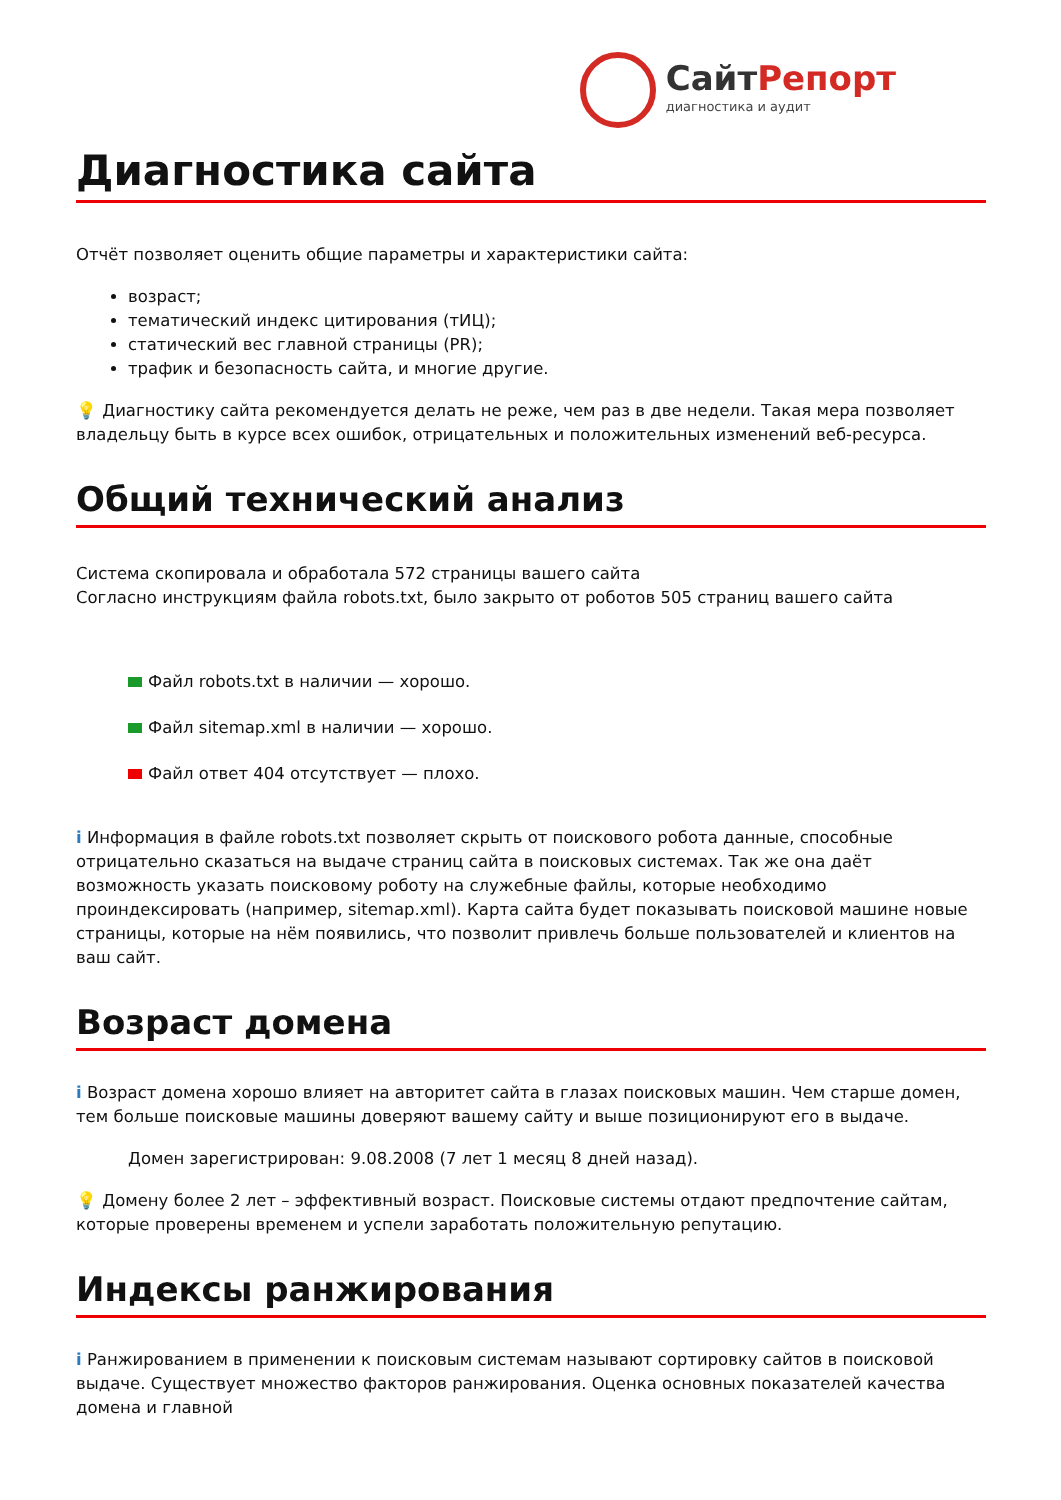СайтРепорт
диагностика и аудит
Диагностика сайта
Отчёт позволяет оценить общие параметры и характеристики сайта:
возраст;
тематический индекс цитирования (тИЦ);
статический вес главной страницы (PR);
трафик и безопасность сайта, и многие другие.
💡 Диагностику сайта рекомендуется делать не реже, чем раз в две недели. Такая мера позволяет владельцу быть в курсе всех ошибок, отрицательных и положительных изменений веб-ресурса.
Общий технический анализ
Система скопировала и обработала 572 страницы вашего сайта
Согласно инструкциям файла robots.txt, было закрыто от роботов 505 страниц вашего сайта
Файл robots.txt в наличии — хорошо.
Файл sitemap.xml в наличии — хорошо.
Файл ответ 404 отсутствует — плохо.
i Информация в файле robots.txt позволяет скрыть от поискового робота данные, способные отрицательно сказаться на выдаче страниц сайта в поисковых системах. Так же она даёт возможность указать поисковому роботу на служебные файлы, которые необходимо проиндексировать (например, sitemap.xml). Карта сайта будет показывать поисковой машине новые страницы, которые на нём появились, что позволит привлечь больше пользователей и клиентов на ваш сайт.
Возраст домена
i Возраст домена хорошо влияет на авторитет сайта в глазах поисковых машин. Чем старше домен, тем больше поисковые машины доверяют вашему сайту и выше позиционируют его в выдаче.
Домен зарегистрирован: 9.08.2008 (7 лет 1 месяц 8 дней назад).
💡 Домену более 2 лет – эффективный возраст. Поисковые системы отдают предпочтение сайтам, которые проверены временем и успели заработать положительную репутацию.
Индексы ранжирования
i Ранжированием в применении к поисковым системам называют сортировку сайтов в поисковой выдаче. Существует множество факторов ранжирования. Оценка основных показателей качества домена и главной